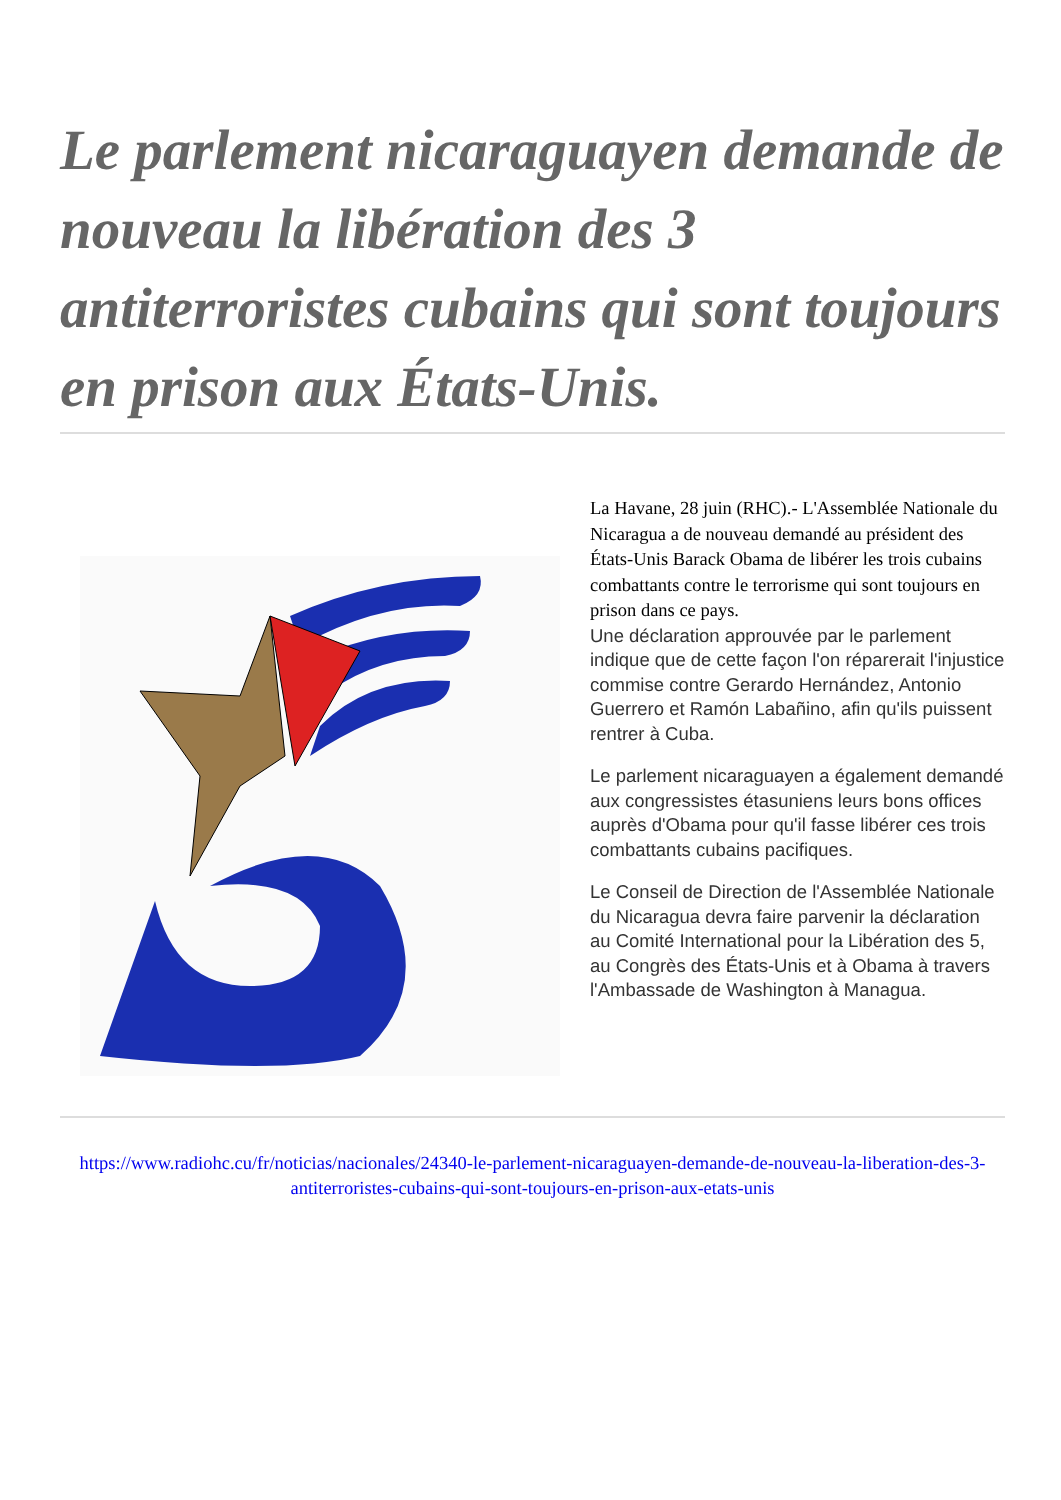Le parlement nicaraguayen demande de nouveau la libération des 3 antiterroristes cubains qui sont toujours en prison aux États-Unis.
La Havane, 28 juin (RHC).- L'Assemblée Nationale du Nicaragua a de nouveau demandé au président des États-Unis Barack Obama de libérer les trois cubains combattants contre le terrorisme qui sont toujours en prison dans ce pays.
Une déclaration approuvée par le parlement indique que de cette façon l'on réparerait l'injustice commise contre Gerardo Hernández, Antonio Guerrero et Ramón Labañino, afin qu'ils puissent rentrer à Cuba.
Le parlement nicaraguayen a également demandé aux congressistes étasuniens leurs bons offices auprès d'Obama pour qu'il fasse libérer ces trois combattants cubains pacifiques.
Le Conseil de Direction de l'Assemblée Nationale du Nicaragua devra faire parvenir la déclaration au Comité International pour la Libération des 5, au Congrès des États-Unis et à Obama à travers l'Ambassade de Washington à Managua.
https://www.radiohc.cu/fr/noticias/nacionales/24340-le-parlement-nicaraguayen-demande-de-nouveau-la-liberation-des-3-antiterroristes-cubains-qui-sont-toujours-en-prison-aux-etats-unis